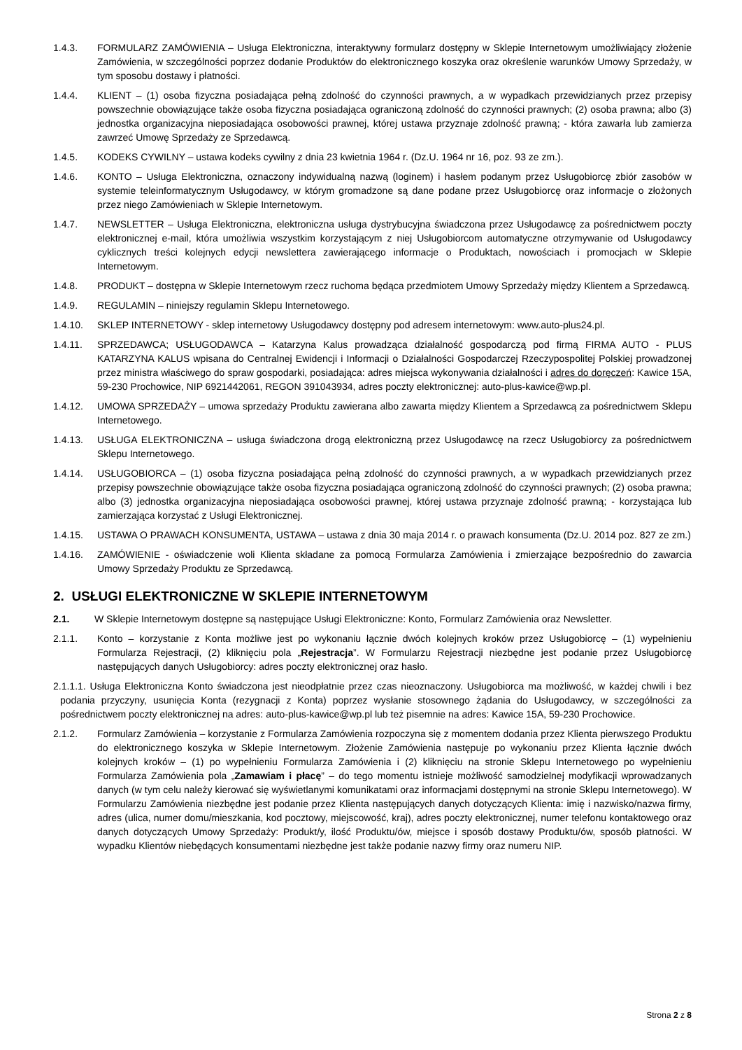1.4.3. FORMULARZ ZAMÓWIENIA – Usługa Elektroniczna, interaktywny formularz dostępny w Sklepie Internetowym umożliwiający złożenie Zamówienia, w szczególności poprzez dodanie Produktów do elektronicznego koszyka oraz określenie warunków Umowy Sprzedaży, w tym sposobu dostawy i płatności.
1.4.4. KLIENT – (1) osoba fizyczna posiadająca pełną zdolność do czynności prawnych, a w wypadkach przewidzianych przez przepisy powszechnie obowiązujące także osoba fizyczna posiadająca ograniczoną zdolność do czynności prawnych; (2) osoba prawna; albo (3) jednostka organizacyjna nieposiadająca osobowości prawnej, której ustawa przyznaje zdolność prawną; - która zawarła lub zamierza zawrzeć Umowę Sprzedaży ze Sprzedawcą.
1.4.5. KODEKS CYWILNY – ustawa kodeks cywilny z dnia 23 kwietnia 1964 r. (Dz.U. 1964 nr 16, poz. 93 ze zm.).
1.4.6. KONTO – Usługa Elektroniczna, oznaczony indywidualną nazwą (loginem) i hasłem podanym przez Usługobiorcę zbiór zasobów w systemie teleinformatycznym Usługodawcy, w którym gromadzone są dane podane przez Usługobiorcę oraz informacje o złożonych przez niego Zamówieniach w Sklepie Internetowym.
1.4.7. NEWSLETTER – Usługa Elektroniczna, elektroniczna usługa dystrybucyjna świadczona przez Usługodawcę za pośrednictwem poczty elektronicznej e-mail, która umożliwia wszystkim korzystającym z niej Usługobiorcom automatyczne otrzymywanie od Usługodawcy cyklicznych treści kolejnych edycji newslettera zawierającego informacje o Produktach, nowościach i promocjach w Sklepie Internetowym.
1.4.8. PRODUKT – dostępna w Sklepie Internetowym rzecz ruchoma będąca przedmiotem Umowy Sprzedaży między Klientem a Sprzedawcą.
1.4.9. REGULAMIN – niniejszy regulamin Sklepu Internetowego.
1.4.10. SKLEP INTERNETOWY - sklep internetowy Usługodawcy dostępny pod adresem internetowym: www.auto-plus24.pl.
1.4.11. SPRZEDAWCA; USŁUGODAWCA – Katarzyna Kalus prowadząca działalność gospodarczą pod firmą FIRMA AUTO - PLUS KATARZYNA KALUS wpisana do Centralnej Ewidencji i Informacji o Działalności Gospodarczej Rzeczypospolitej Polskiej prowadzonej przez ministra właściwego do spraw gospodarki, posiadająca: adres miejsca wykonywania działalności i adres do doręczeń: Kawice 15A, 59-230 Prochowice, NIP 6921442061, REGON 391043934, adres poczty elektronicznej: auto-plus-kawice@wp.pl.
1.4.12. UMOWA SPRZEDAŻY – umowa sprzedaży Produktu zawierana albo zawarta między Klientem a Sprzedawcą za pośrednictwem Sklepu Internetowego.
1.4.13. USŁUGA ELEKTRONICZNA – usługa świadczona drogą elektroniczną przez Usługodawcę na rzecz Usługobiorcy za pośrednictwem Sklepu Internetowego.
1.4.14. USŁUGOBIORCA – (1) osoba fizyczna posiadająca pełną zdolność do czynności prawnych, a w wypadkach przewidzianych przez przepisy powszechnie obowiązujące także osoba fizyczna posiadająca ograniczoną zdolność do czynności prawnych; (2) osoba prawna; albo (3) jednostka organizacyjna nieposiadająca osobowości prawnej, której ustawa przyznaje zdolność prawną; - korzystająca lub zamierzająca korzystać z Usługi Elektronicznej.
1.4.15. USTAWA O PRAWACH KONSUMENTA, USTAWA – ustawa z dnia 30 maja 2014 r. o prawach konsumenta (Dz.U. 2014 poz. 827 ze zm.)
1.4.16. ZAMÓWIENIE - oświadczenie woli Klienta składane za pomocą Formularza Zamówienia i zmierzające bezpośrednio do zawarcia Umowy Sprzedaży Produktu ze Sprzedawcą.
2. USŁUGI ELEKTRONICZNE W SKLEPIE INTERNETOWYM
2.1. W Sklepie Internetowym dostępne są następujące Usługi Elektroniczne: Konto, Formularz Zamówienia oraz Newsletter.
2.1.1. Konto – korzystanie z Konta możliwe jest po wykonaniu łącznie dwóch kolejnych kroków przez Usługobiorcę – (1) wypełnieniu Formularza Rejestracji, (2) kliknięciu pola „Rejestracja”. W Formularzu Rejestracji niezbędne jest podanie przez Usługobiorcę następujących danych Usługobiorcy: adres poczty elektronicznej oraz hasło.
2.1.1.1. Usługa Elektroniczna Konto świadczona jest nieodpłatnie przez czas nieoznaczony. Usługobiorca ma możliwość, w każdej chwili i bez podania przyczyny, usunięcia Konta (rezygnacji z Konta) poprzez wysłanie stosownego żądania do Usługodawcy, w szczególności za pośrednictwem poczty elektronicznej na adres: auto-plus-kawice@wp.pl lub też pisemnie na adres: Kawice 15A, 59-230 Prochowice.
2.1.2. Formularz Zamówienia – korzystanie z Formularza Zamówienia rozpoczyna się z momentem dodania przez Klienta pierwszego Produktu do elektronicznego koszyka w Sklepie Internetowym. Złożenie Zamówienia następuje po wykonaniu przez Klienta łącznie dwóch kolejnych kroków – (1) po wypełnieniu Formularza Zamówienia i (2) kliknięciu na stronie Sklepu Internetowego po wypełnieniu Formularza Zamówienia pola „Zamawiam i płacę” – do tego momentu istnieje możliwość samodzielnej modyfikacji wprowadzanych danych (w tym celu należy kierować się wyświetlanymi komunikatami oraz informacjami dostępnymi na stronie Sklepu Internetowego). W Formularzu Zamówienia niezbędne jest podanie przez Klienta następujących danych dotyczących Klienta: imię i nazwisko/nazwa firmy, adres (ulica, numer domu/mieszkania, kod pocztowy, miejscowość, kraj), adres poczty elektronicznej, numer telefonu kontaktowego oraz danych dotyczących Umowy Sprzedaży: Produkt/y, ilość Produktu/ów, miejsce i sposób dostawy Produktu/ów, sposób płatności. W wypadku Klientów niebędących konsumentami niezbędne jest także podanie nazwy firmy oraz numeru NIP.
Strona 2 z 8